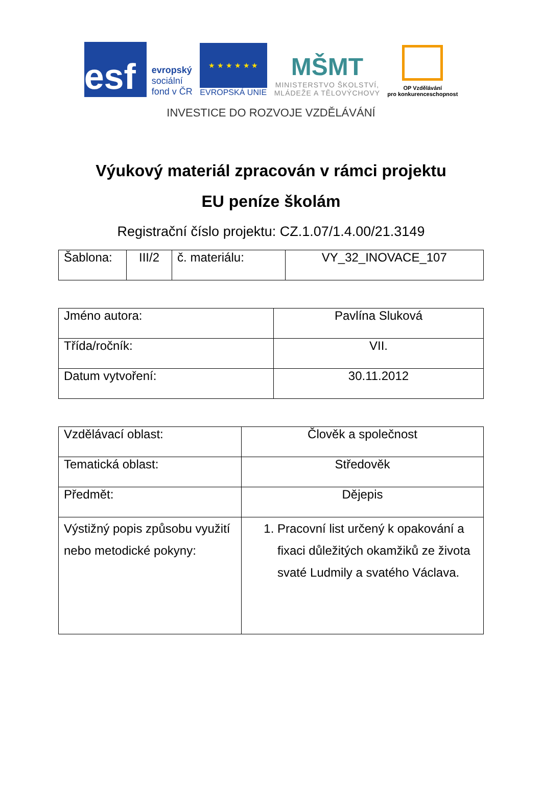esf
evropský
sociální
fond v ČR
★ ★ ★ ★ ★ ★
EVROPSKÁ UNIE
MŠMT
MINISTERSTVO ŠKOLSTVÍ,
MLÁDEŽE A TĚLOVÝCHOVY
OP Vzdělávání
pro konkurenceschopnost
INVESTICE DO ROZVOJE VZDĚLÁVÁNÍ
Výukový materiál zpracován v rámci projektu
EU peníze školám
Registrační číslo projektu: CZ.1.07/1.4.00/21.3149
| Šablona: | III/2 | č. materiálu: | VY_32_INOVACE_107 |
| Jméno autora: | Pavlína Sluková |
| Třída/ročník: | VII. |
| Datum vytvoření: | 30.11.2012 |
| Vzdělávací oblast: | Člověk a společnost |
| Tematická oblast: | Středověk |
| Předmět: | Dějepis |
| Výstižný popis způsobu využití nebo metodické pokyny: | 1. Pracovní list určený k opakování a fixaci důležitých okamžiků ze života svaté Ludmily a svatého Václava. |